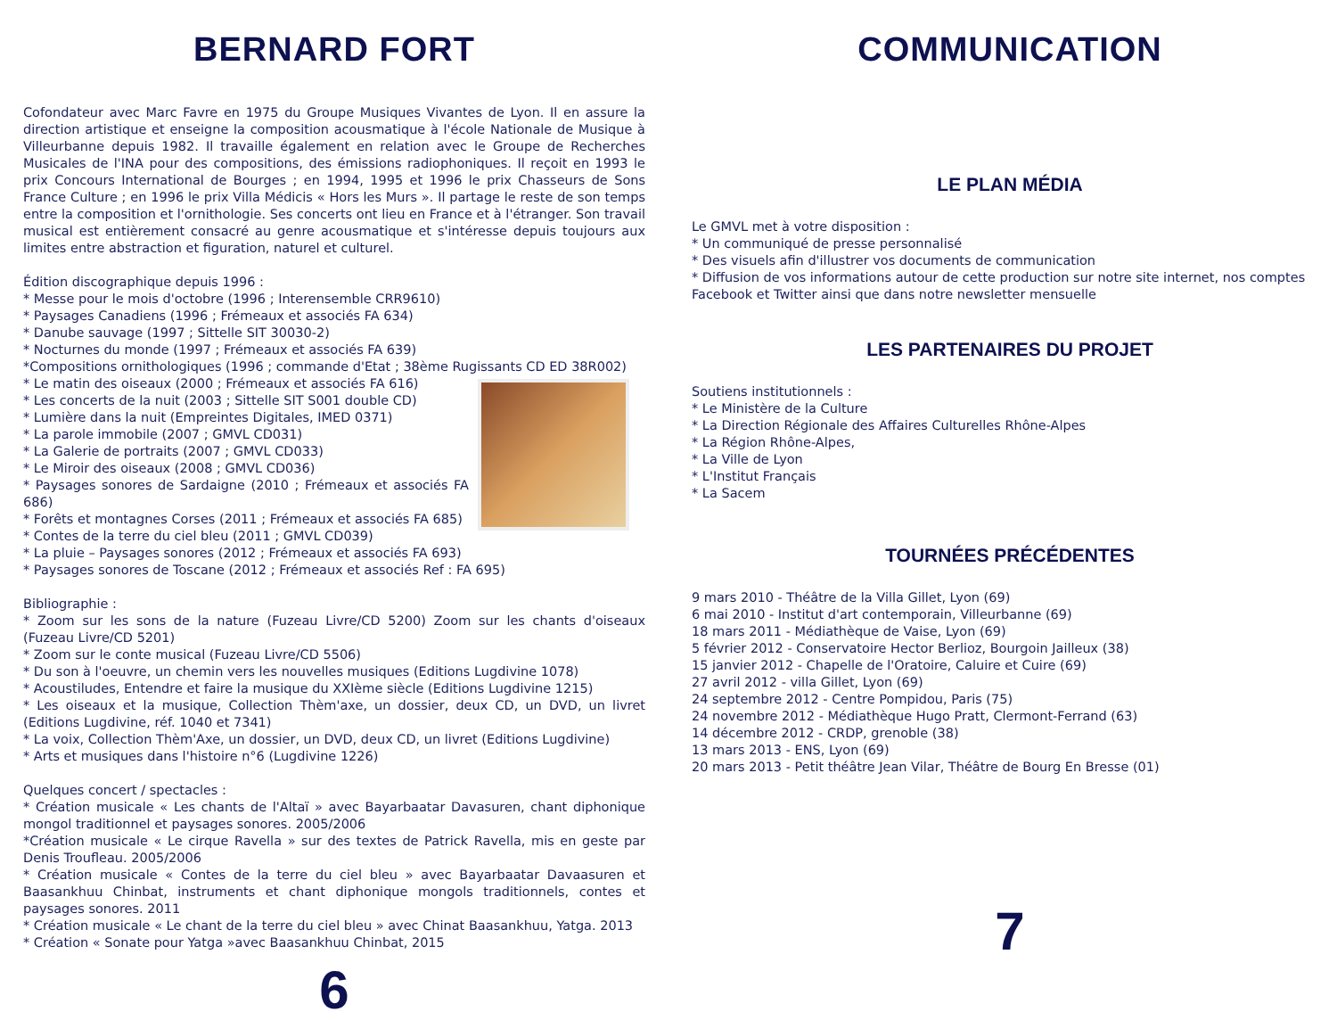BERNARD FORT
Cofondateur avec Marc Favre en 1975 du Groupe Musiques Vivantes de Lyon. Il en assure la direction artistique et enseigne la composition acousmatique à l'école Nationale de Musique à Villeurbanne depuis 1982. Il travaille également en relation avec le Groupe de Recherches Musicales de l'INA pour des compositions, des émissions radiophoniques. Il reçoit en 1993 le prix Concours International de Bourges ; en 1994, 1995 et 1996 le prix Chasseurs de Sons France Culture ; en 1996 le prix Villa Médicis « Hors les Murs ». Il partage le reste de son temps entre la composition et l'ornithologie. Ses concerts ont lieu en France et à l'étranger. Son travail musical est entièrement consacré au genre acousmatique et s'intéresse depuis toujours aux limites entre abstraction et figuration, naturel et culturel.
Édition discographique depuis 1996 :
* Messe pour le mois d'octobre (1996 ; Interensemble CRR9610)
* Paysages Canadiens (1996 ; Frémeaux et associés FA 634)
* Danube sauvage (1997 ; Sittelle SIT 30030-2)
* Nocturnes du monde (1997 ; Frémeaux et associés FA 639)
*Compositions ornithologiques (1996 ; commande d'Etat ; 38ème Rugissants CD ED 38R002)
* Le matin des oiseaux (2000 ; Frémeaux et associés FA 616)
* Les concerts de la nuit (2003 ; Sittelle SIT S001 double CD)
* Lumière dans la nuit (Empreintes Digitales, IMED 0371)
* La parole immobile (2007 ; GMVL CD031)
* La Galerie de portraits (2007 ; GMVL CD033)
* Le Miroir des oiseaux (2008 ; GMVL CD036)
* Paysages sonores de Sardaigne (2010 ; Frémeaux et associés FA 686)
* Forêts et montagnes Corses (2011 ; Frémeaux et associés FA 685)
* Contes de la terre du ciel bleu (2011 ; GMVL CD039)
* La pluie – Paysages sonores (2012 ; Frémeaux et associés FA 693)
* Paysages sonores de Toscane (2012 ; Frémeaux et associés Ref : FA 695)
Bibliographie :
* Zoom sur les sons de la nature (Fuzeau Livre/CD 5200) Zoom sur les chants d'oiseaux (Fuzeau Livre/CD 5201)
* Zoom sur le conte musical (Fuzeau Livre/CD 5506)
* Du son à l'oeuvre, un chemin vers les nouvelles musiques (Editions Lugdivine 1078)
* Acoustiludes, Entendre et faire la musique du XXIème siècle (Editions Lugdivine 1215)
* Les oiseaux et la musique, Collection Thèm'axe, un dossier, deux CD, un DVD, un livret (Editions Lugdivine, réf. 1040 et 7341)
* La voix, Collection Thèm'Axe, un dossier, un DVD, deux CD, un livret (Editions Lugdivine)
* Arts et musiques dans l'histoire n°6 (Lugdivine 1226)
Quelques concert / spectacles :
* Création musicale « Les chants de l'Altaï » avec Bayarbaatar Davasuren, chant diphonique mongol traditionnel et paysages sonores. 2005/2006
*Création musicale « Le cirque Ravella » sur des textes de Patrick Ravella, mis en geste par Denis Troufleau. 2005/2006
* Création musicale « Contes de la terre du ciel bleu » avec Bayarbaatar Davaasuren et Baasankhuu Chinbat, instruments et chant diphonique mongols traditionnels, contes et paysages sonores. 2011
* Création musicale « Le chant de la terre du ciel bleu » avec Chinat Baasankhuu, Yatga. 2013
* Création « Sonate pour Yatga »avec Baasankhuu Chinbat, 2015
6
COMMUNICATION
LE PLAN MÉDIA
Le GMVL met à votre disposition :
* Un communiqué de presse personnalisé
* Des visuels afin d'illustrer vos documents de communication
* Diffusion de vos informations autour de cette production sur notre site internet, nos comptes Facebook et Twitter ainsi que dans notre newsletter mensuelle
LES PARTENAIRES DU PROJET
Soutiens institutionnels :
* Le Ministère de la Culture
* La Direction Régionale des Affaires Culturelles Rhône-Alpes
* La Région Rhône-Alpes,
* La Ville de Lyon
* L'Institut Français
* La Sacem
TOURNÉES PRÉCÉDENTES
9 mars 2010 - Théâtre de la Villa Gillet, Lyon (69)
6 mai 2010 - Institut d'art contemporain, Villeurbanne (69)
18 mars 2011 - Médiathèque de Vaise, Lyon (69)
5 février 2012 - Conservatoire Hector Berlioz, Bourgoin Jailleux (38)
15 janvier 2012 - Chapelle de l'Oratoire, Caluire et Cuire (69)
27 avril 2012 - villa Gillet, Lyon (69)
24 septembre 2012 - Centre Pompidou, Paris (75)
24 novembre 2012 - Médiathèque Hugo Pratt, Clermont-Ferrand (63)
14 décembre 2012 - CRDP, grenoble (38)
13 mars 2013 - ENS, Lyon (69)
20 mars 2013 - Petit théâtre Jean Vilar, Théâtre de Bourg En Bresse (01)
7